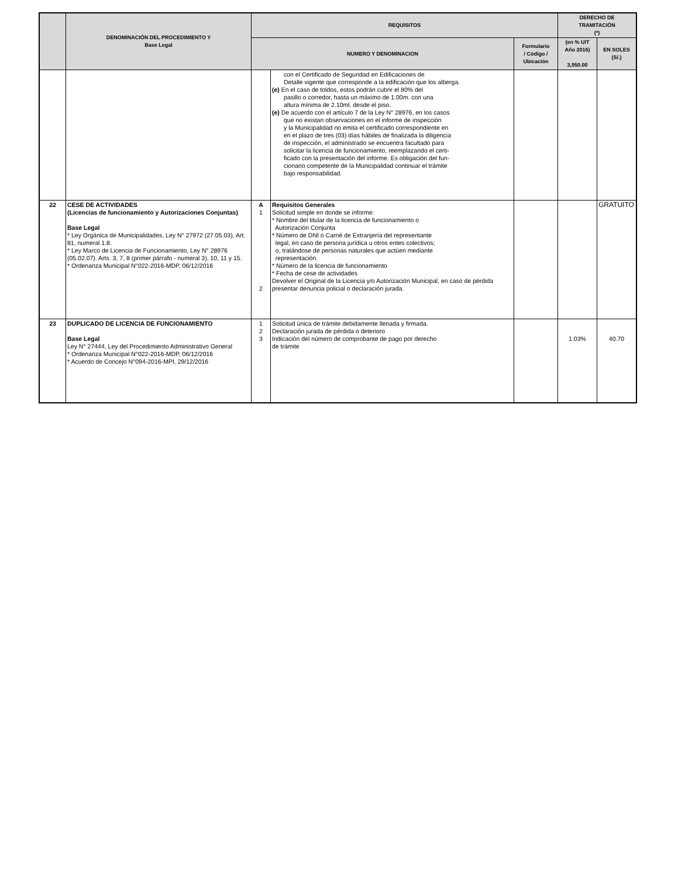| | DENOMINACIÓN DEL PROCEDIMIENTO Y Base Legal | REQUISITOS | | | DERECHO DE TRAMITACIÓN (*) | |
| --- | --- | --- | --- | --- | --- | --- |
| | | NUMERO Y DENOMINACION | | Formulario / Código / Ubicación | (en % UIT Año 2016) 3,950.00 | EN SOLES (S/.) |
| | | | con el Certificado de Seguridad en Edificaciones de Detalle vigente que corresponde a la edificación que los alberga. (e) En el caso de toldos, estos podrán cubrir el 80% del pasillo o corredor, hasta un máximo de 1.00m. con una altura mínima de 2.10ml. desde el piso. (e) De acuerdo con el artículo 7 de la Ley N° 28976, en los casos que no existan observaciones en el informe de inspección y la Municipalidad no emita el certificado correspondiente en en el plazo de tres (03) días hábiles de finalizada la diligencia de inspección, el administrado se encuentra facultado para solicitar la licencia de funcionamiento, reemplazando el certi- ficado con la presentación del informe. Es obligación del fun- cionario competente de la Municipalidad continuar el trámite bajo responsabilidad. | | | |
| 22 | CESE DE ACTIVIDADES (Licencias de funcionamiento y Autorizaciones Conjuntas) Base Legal * Ley Orgánica de Municipalidades, Ley N° 27972 (27.05.03). Art. 81, numeral 1.8. * Ley Marco de Licencia de Funcionamiento, Ley N° 28976 (05.02.07). Arts. 3, 7, 8 (primer párrafo - numeral 3), 10, 11 y 15. * Ordenanza Municipal N°022-2016-MDP, 06/12/2016 | A 1 2 | Requisitos Generales Solicitud simple en donde se informe: * Nombre del titular de la licencia de funcionamiento o Autorización Conjunta * Número de DNI o Carné de Extranjería del representante legal, en caso de persona jurídica u otros entes colectivos; o, tratándose de personas naturales que actúen mediante representación. * Número de la licencia de funcionamiento * Fecha de cese de actividades Devolver el Original de la Licencia y/o Autorización Municipal, en caso de pérdida presentar denuncia policial o declaración jurada. | | | GRATUITO |
| 23 | DUPLICADO DE LICENCIA DE FUNCIONAMIENTO Base Legal Ley N° 27444, Ley del Procedimiento Administrativo General * Ordenanza Municipal N°022-2016-MDP, 06/12/2016 * Acuerdo de Concejo N°094-2016-MPI, 29/12/2016 | 1 2 3 | Solicitud única de trámite debidamente llenada y firmada. Declaración jurada de pérdida o deterioro Indicación del número de comprobante de pago por derecho de trámite | | 1.03% | 40.70 |